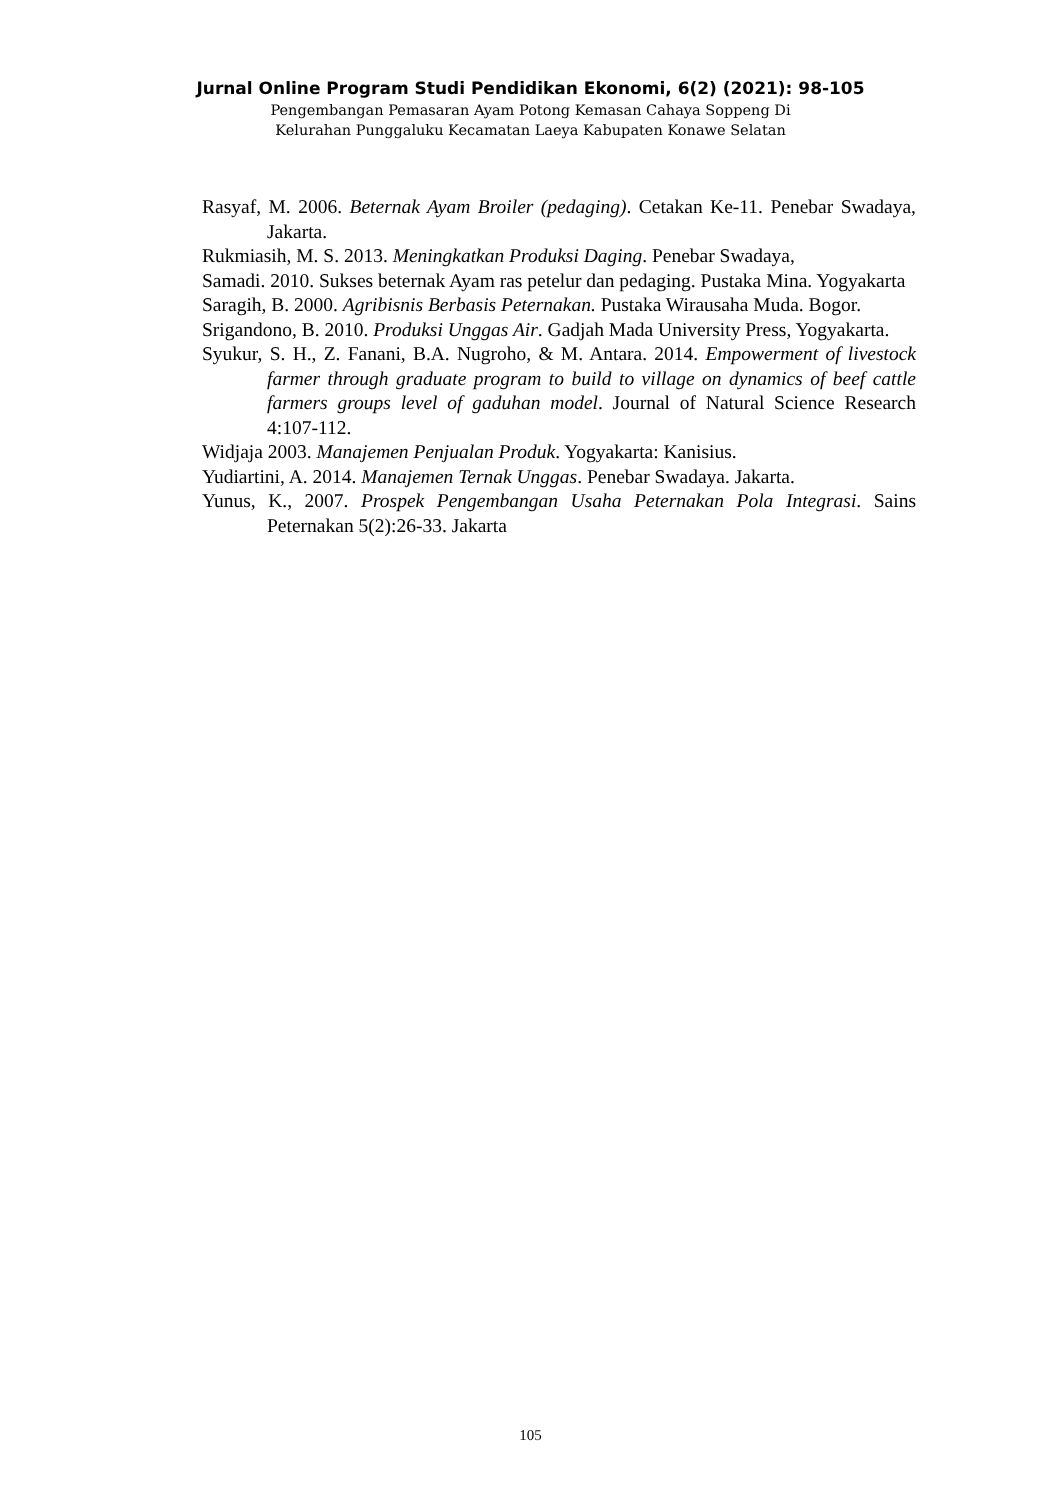Jurnal Online Program Studi Pendidikan Ekonomi, 6(2) (2021): 98-105
Pengembangan Pemasaran Ayam Potong Kemasan Cahaya Soppeng Di
Kelurahan Punggaluku Kecamatan Laeya Kabupaten Konawe Selatan
Rasyaf, M. 2006. Beternak Ayam Broiler (pedaging). Cetakan Ke-11. Penebar Swadaya, Jakarta.
Rukmiasih, M. S. 2013. Meningkatkan Produksi Daging. Penebar Swadaya,
Samadi. 2010. Sukses beternak Ayam ras petelur dan pedaging. Pustaka Mina. Yogyakarta
Saragih, B. 2000. Agribisnis Berbasis Peternakan. Pustaka Wirausaha Muda. Bogor.
Srigandono, B. 2010. Produksi Unggas Air. Gadjah Mada University Press, Yogyakarta.
Syukur, S. H., Z. Fanani, B.A. Nugroho, & M. Antara. 2014. Empowerment of livestock farmer through graduate program to build to village on dynamics of beef cattle farmers groups level of gaduhan model. Journal of Natural Science Research 4:107-112.
Widjaja 2003. Manajemen Penjualan Produk. Yogyakarta: Kanisius.
Yudiartini, A. 2014. Manajemen Ternak Unggas. Penebar Swadaya. Jakarta.
Yunus, K., 2007. Prospek Pengembangan Usaha Peternakan Pola Integrasi. Sains Peternakan 5(2):26-33. Jakarta
105